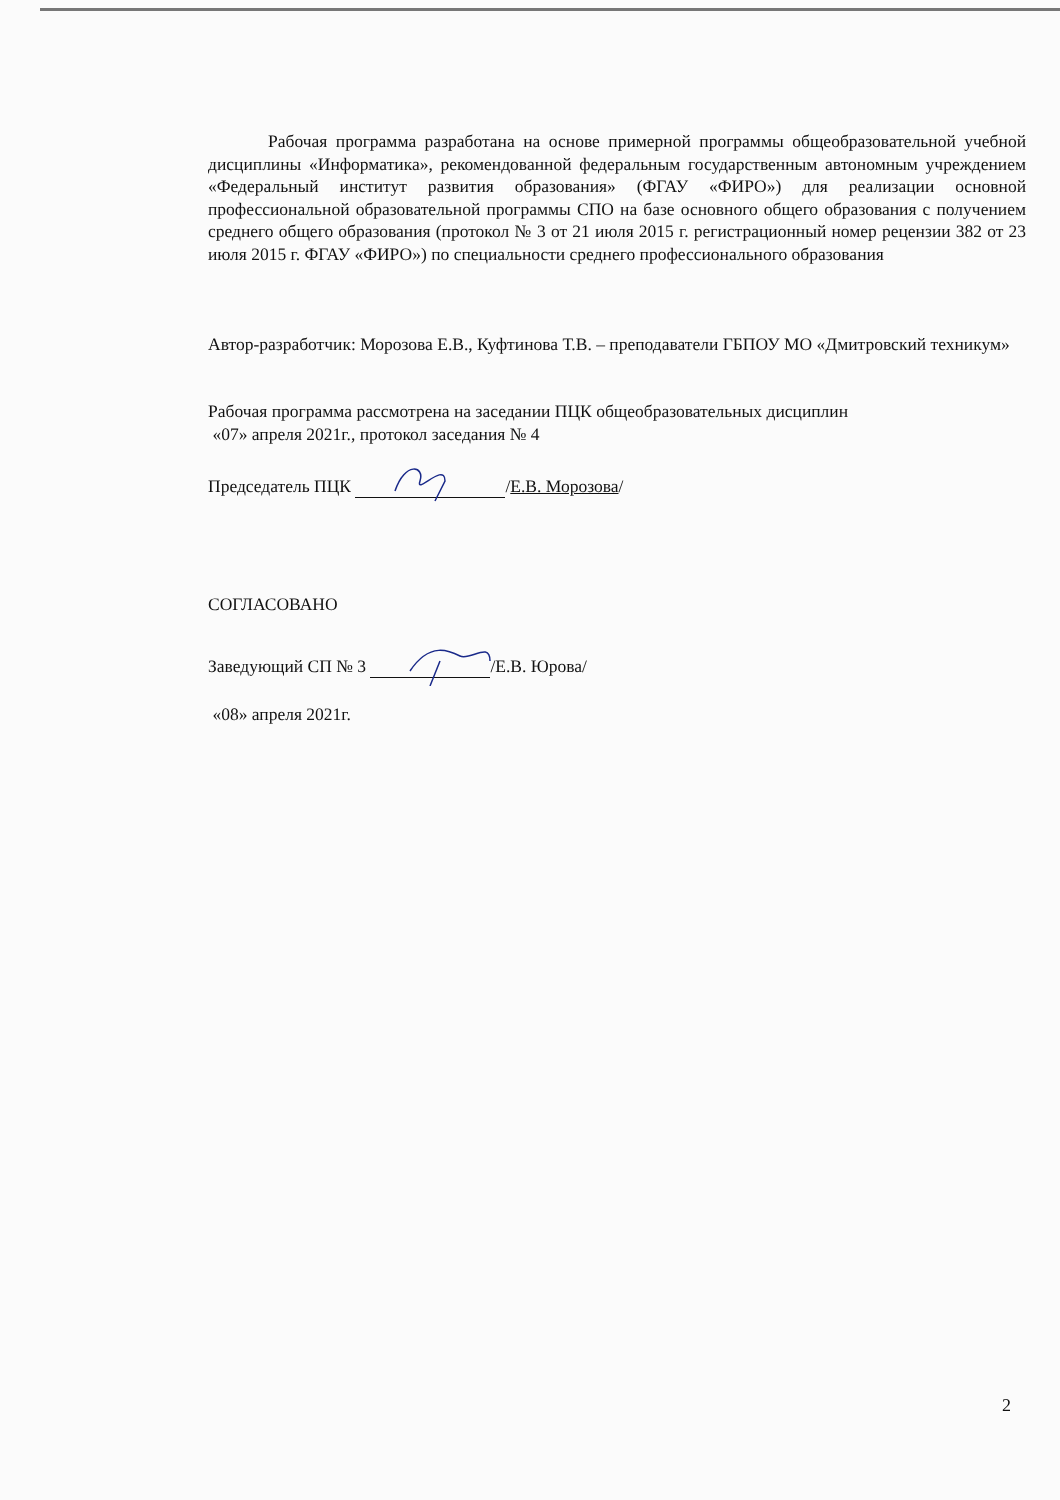Рабочая программа разработана на основе примерной программы общеобразовательной учебной дисциплины «Информатика», рекомендованной федеральным государственным автономным учреждением «Федеральный институт развития образования» (ФГАУ «ФИРО») для реализации основной профессиональной образовательной программы СПО на базе основного общего образования с получением среднего общего образования (протокол № 3 от 21 июля 2015 г. регистрационный номер рецензии 382 от 23 июля 2015 г. ФГАУ «ФИРО») по специальности среднего профессионального образования
Автор-разработчик: Морозова Е.В., Куфтинова Т.В. – преподаватели ГБПОУ МО «Дмитровский техникум»
Рабочая программа рассмотрена на заседании ПЦК общеобразовательных дисциплин
«07» апреля 2021г., протокол заседания № 4
Председатель ПЦК /Е.В. Морозова/
СОГЛАСОВАНО
Заведующий СП № 3 /Е.В. Юрова/
«08» апреля 2021г.
2